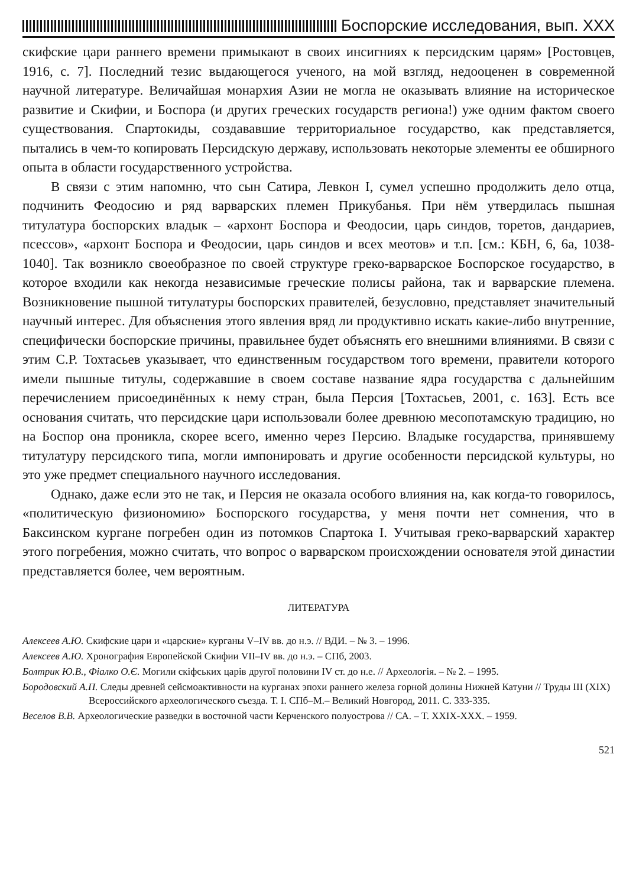Боспорские исследования, вып. XXX
скифские цари раннего времени примыкают в своих инсигниях к персидским царям» [Ростовцев, 1916, с. 7]. Последний тезис выдающегося ученого, на мой взгляд, недооценен в современной научной литературе. Величайшая монархия Азии не могла не оказывать влияние на историческое развитие и Скифии, и Боспора (и других греческих государств региона!) уже одним фактом своего существования. Спартокиды, создававшие территориальное государство, как представляется, пытались в чем-то копировать Персидскую державу, использовать некоторые элементы ее обширного опыта в области государственного устройства.
В связи с этим напомню, что сын Сатира, Левкон I, сумел успешно продолжить дело отца, подчинить Феодосию и ряд варварских племен Прикубанья. При нём утвердилась пышная титулатура боспорских владык – «архонт Боспора и Феодосии, царь синдов, торетов, дандариев, псессов», «архонт Боспора и Феодосии, царь синдов и всех меотов» и т.п. [см.: КБН, 6, 6а, 1038-1040]. Так возникло своеобразное по своей структуре греко-варварское Боспорское государство, в которое входили как некогда независимые греческие полисы района, так и варварские племена. Возникновение пышной титулатуры боспорских правителей, безусловно, представляет значительный научный интерес. Для объяснения этого явления вряд ли продуктивно искать какие-либо внутренние, специфически боспорские причины, правильнее будет объяснять его внешними влияниями. В связи с этим С.Р. Тохтасьев указывает, что единственным государством того времени, правители которого имели пышные титулы, содержавшие в своем составе название ядра государства с дальнейшим перечислением присоединённых к нему стран, была Персия [Тохтасьев, 2001, с. 163]. Есть все основания считать, что персидские цари использовали более древнюю месопотамскую традицию, но на Боспор она проникла, скорее всего, именно через Персию. Владыке государства, принявшему титулатуру персидского типа, могли импонировать и другие особенности персидской культуры, но это уже предмет специального научного исследования.
Однако, даже если это не так, и Персия не оказала особого влияния на, как когда-то говорилось, «политическую физиономию» Боспорского государства, у меня почти нет сомнения, что в Баксинском кургане погребен один из потомков Спартока I. Учитывая греко-варварский характер этого погребения, можно считать, что вопрос о варварском происхождении основателя этой династии представляется более, чем вероятным.
ЛИТЕРАТУРА
Алексеев А.Ю. Скифские цари и «царские» курганы V–IV вв. до н.э. // ВДИ. – № 3. – 1996.
Алексеев А.Ю. Хронография Европейской Скифии VII–IV вв. до н.э. – СПб, 2003.
Болтрик Ю.В., Фіалко О.Є. Могили скіфських царів другої половини IV ст. до н.е. // Археологія. – № 2. – 1995.
Бородовский А.П. Следы древней сейсмоактивности на курганах эпохи раннего железа горной долины Нижней Катуни // Труды III (XIX) Всероссийского археологического съезда. Т. I. СПб–М.– Великий Новгород, 2011. С. 333-335.
Веселов В.В. Археологические разведки в восточной части Керченского полуострова // СА. – Т. XXIX-XXX. – 1959.
521